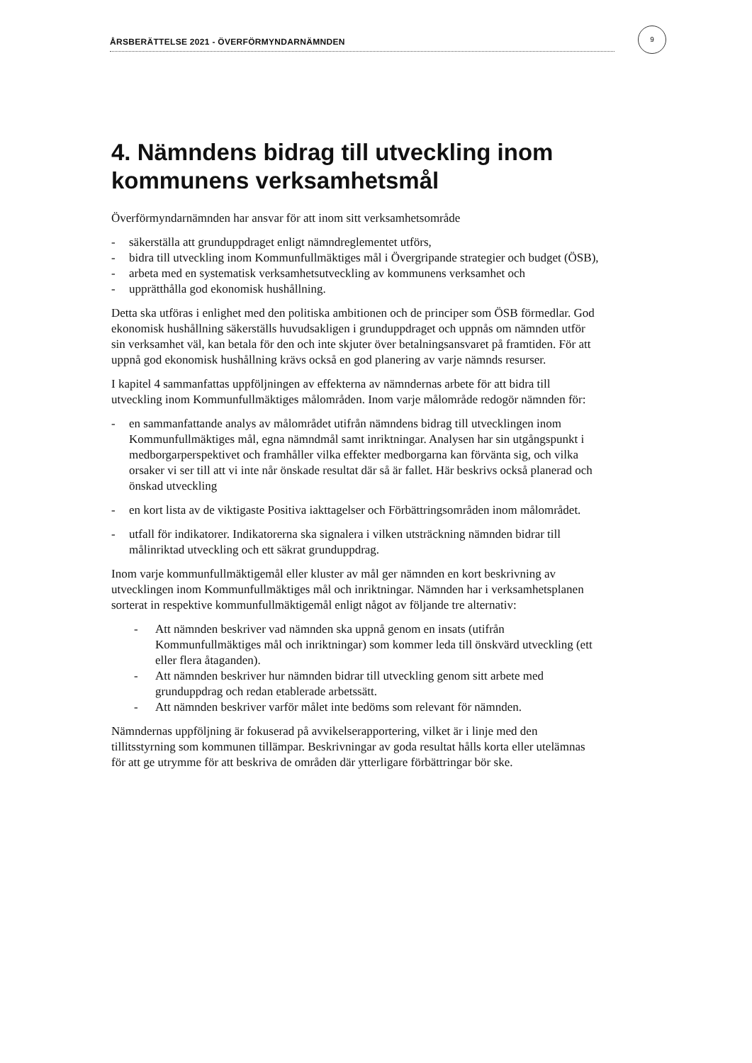ÅRSBERÄTTELSE 2021 - ÖVERFÖRMYNDARNÄMNDEN
9
4. Nämndens bidrag till utveckling inom kommunens verksamhetsmål
Överförmyndarnämnden har ansvar för att inom sitt verksamhetsområde
- säkerställa att grunduppdraget enligt nämndreglementet utförs,
- bidra till utveckling inom Kommunfullmäktiges mål i Övergripande strategier och budget (ÖSB),
- arbeta med en systematisk verksamhetsutveckling av kommunens verksamhet och
- upprätthålla god ekonomisk hushållning.
Detta ska utföras i enlighet med den politiska ambitionen och de principer som ÖSB förmedlar. God ekonomisk hushållning säkerställs huvudsakligen i grunduppdraget och uppnås om nämnden utför sin verksamhet väl, kan betala för den och inte skjuter över betalningsansvaret på framtiden. För att uppnå god ekonomisk hushållning krävs också en god planering av varje nämnds resurser.
I kapitel 4 sammanfattas uppföljningen av effekterna av nämndernas arbete för att bidra till utveckling inom Kommunfullmäktiges målområden. Inom varje målområde redogör nämnden för:
- en sammanfattande analys av målområdet utifrån nämndens bidrag till utvecklingen inom Kommunfullmäktiges mål, egna nämndmål samt inriktningar. Analysen har sin utgångspunkt i medborgarperspektivet och framhåller vilka effekter medborgarna kan förvänta sig, och vilka orsaker vi ser till att vi inte når önskade resultat där så är fallet. Här beskrivs också planerad och önskad utveckling
- en kort lista av de viktigaste Positiva iakttagelser och Förbättringsområden inom målområdet.
- utfall för indikatorer. Indikatorerna ska signalera i vilken utsträckning nämnden bidrar till målinriktad utveckling och ett säkrat grunduppdrag.
Inom varje kommunfullmäktigemål eller kluster av mål ger nämnden en kort beskrivning av utvecklingen inom Kommunfullmäktiges mål och inriktningar. Nämnden har i verksamhetsplanen sorterat in respektive kommunfullmäktigemål enligt något av följande tre alternativ:
- Att nämnden beskriver vad nämnden ska uppnå genom en insats (utifrån Kommunfullmäktiges mål och inriktningar) som kommer leda till önskvärd utveckling (ett eller flera åtaganden).
- Att nämnden beskriver hur nämnden bidrar till utveckling genom sitt arbete med grunduppdrag och redan etablerade arbetssätt.
- Att nämnden beskriver varför målet inte bedöms som relevant för nämnden.
Nämndernas uppföljning är fokuserad på avvikelserapportering, vilket är i linje med den tillitsstyrning som kommunen tillämpar. Beskrivningar av goda resultat hålls korta eller utelämnas för att ge utrymme för att beskriva de områden där ytterligare förbättringar bör ske.